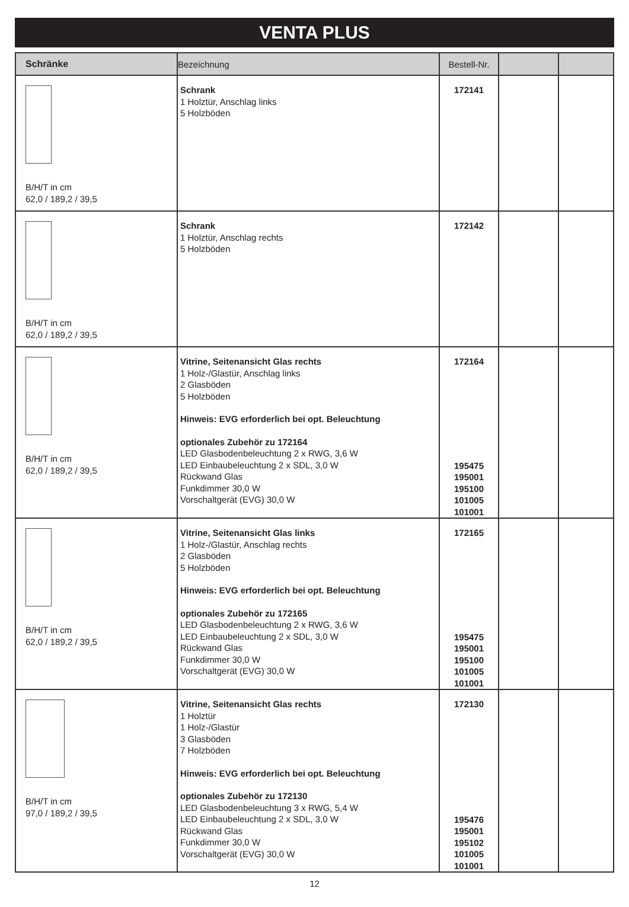VENTA PLUS
| Schränke | Bezeichnung | Bestell-Nr. | | |
| --- | --- | --- | --- | --- |
| B/H/T in cm 62,0 / 189,2 / 39,5 | Schrank 1 Holztür, Anschlag links 5 Holzböden | 172141 | | |
| B/H/T in cm 62,0 / 189,2 / 39,5 | Schrank 1 Holztür, Anschlag rechts 5 Holzböden | 172142 | | |
| B/H/T in cm 62,0 / 189,2 / 39,5 | Vitrine, Seitenansicht Glas rechts 1 Holz-/Glastür, Anschlag links 2 Glasböden 5 Holzböden Hinweis: EVG erforderlich bei opt. Beleuchtung optionales Zubehör zu 172164 LED Glasbodenbeleuchtung 2 x RWG, 3,6 W LED Einbaubeleuchtung 2 x SDL, 3,0 W Rückwand Glas Funkdimmer 30,0 W Vorschaltgerät (EVG) 30,0 W | 172164 195475 195001 195100 101005 101001 | | |
| B/H/T in cm 62,0 / 189,2 / 39,5 | Vitrine, Seitenansicht Glas links 1 Holz-/Glastür, Anschlag rechts 2 Glasböden 5 Holzböden Hinweis: EVG erforderlich bei opt. Beleuchtung optionales Zubehör zu 172165 LED Glasbodenbeleuchtung 2 x RWG, 3,6 W LED Einbaubeleuchtung 2 x SDL, 3,0 W Rückwand Glas Funkdimmer 30,0 W Vorschaltgerät (EVG) 30,0 W | 172165 195475 195001 195100 101005 101001 | | |
| B/H/T in cm 97,0 / 189,2 / 39,5 | Vitrine, Seitenansicht Glas rechts 1 Holztür 1 Holz-/Glastür 3 Glasböden 7 Holzböden Hinweis: EVG erforderlich bei opt. Beleuchtung optionales Zubehör zu 172130 LED Glasbodenbeleuchtung 3 x RWG, 5,4 W LED Einbaubeleuchtung 2 x SDL, 3,0 W Rückwand Glas Funkdimmer 30,0 W Vorschaltgerät (EVG) 30,0 W | 172130 195476 195001 195102 101005 101001 | | |
12